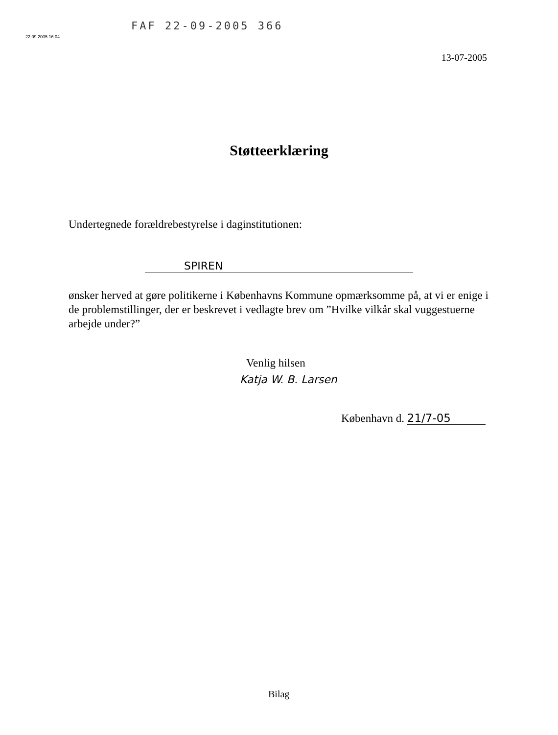FAF 22-09-2005 366
22.09.2005 16:04
13-07-2005
Støtteerklæring
Undertegnede forældrebestyrelse i daginstitutionen:
SPIREN
ønsker herved at gøre politikerne i Københavns Kommune opmærksomme på, at vi er enige i de problemstillinger, der er beskrevet i vedlagte brev om ”Hvilke vilkår skal vuggestuerne arbejde under?”
Venlig hilsen
Katja W. B. Larsen
København d. 21/7-05
Bilag